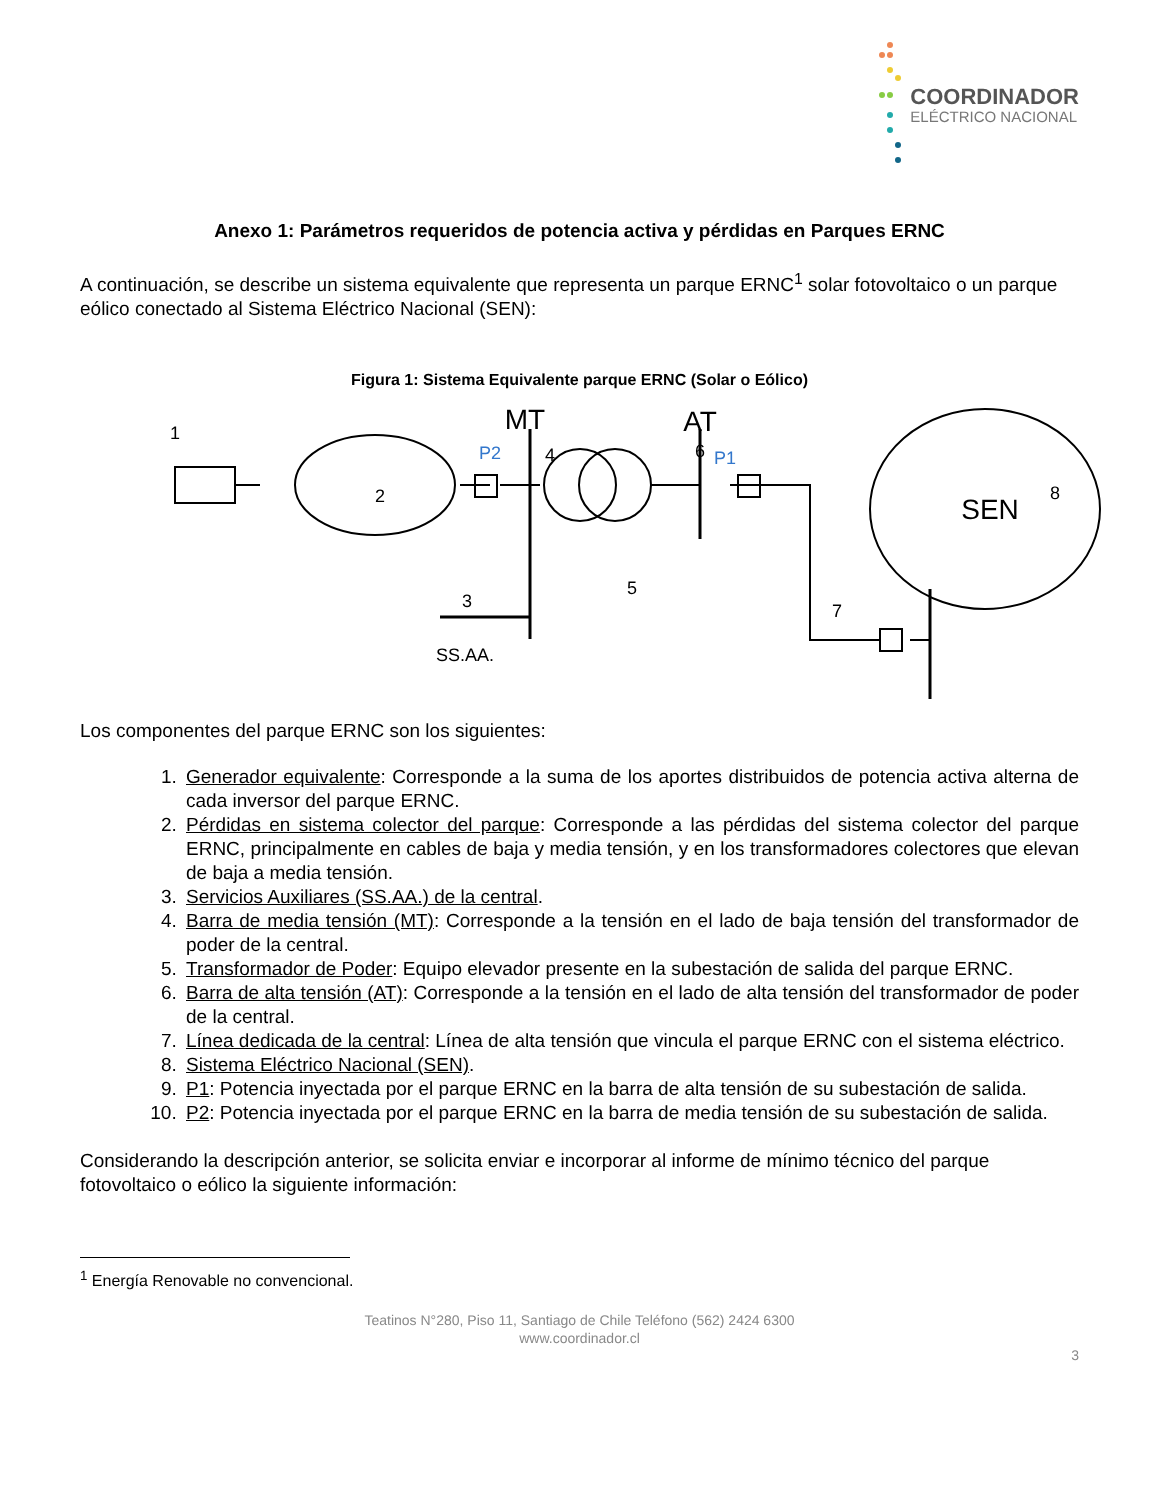COORDINADOR
ELÉCTRICO NACIONAL
Anexo 1: Parámetros requeridos de potencia activa y pérdidas en Parques ERNC
A continuación, se describe un sistema equivalente que representa un parque ERNC<sup>1</sup> solar fotovoltaico o un parque eólico conectado al Sistema Eléctrico Nacional (SEN):
Figura 1: Sistema Equivalente parque ERNC (Solar o Eólico)
MT
AT
SS.AA.
SEN
P2
P1
1
2
3
4
5
6
7
8
Los componentes del parque ERNC son los siguientes:
1. Generador equivalente: Corresponde a la suma de los aportes distribuidos de potencia activa alterna de cada inversor del parque ERNC.
2. Pérdidas en sistema colector del parque: Corresponde a las pérdidas del sistema colector del parque ERNC, principalmente en cables de baja y media tensión, y en los transformadores colectores que elevan de baja a media tensión.
3. Servicios Auxiliares (SS.AA.) de la central.
4. Barra de media tensión (MT): Corresponde a la tensión en el lado de baja tensión del transformador de poder de la central.
5. Transformador de Poder: Equipo elevador presente en la subestación de salida del parque ERNC.
6. Barra de alta tensión (AT): Corresponde a la tensión en el lado de alta tensión del transformador de poder de la central.
7. Línea dedicada de la central: Línea de alta tensión que vincula el parque ERNC con el sistema eléctrico.
8. Sistema Eléctrico Nacional (SEN).
9. P1: Potencia inyectada por el parque ERNC en la barra de alta tensión de su subestación de salida.
10. P2: Potencia inyectada por el parque ERNC en la barra de media tensión de su subestación de salida.
Considerando la descripción anterior, se solicita enviar e incorporar al informe de mínimo técnico del parque fotovoltaico o eólico la siguiente información:
<sup>1</sup> Energía Renovable no convencional.
Teatinos N°280, Piso 11, Santiago de Chile Teléfono (562) 2424 6300
www.coordinador.cl
3